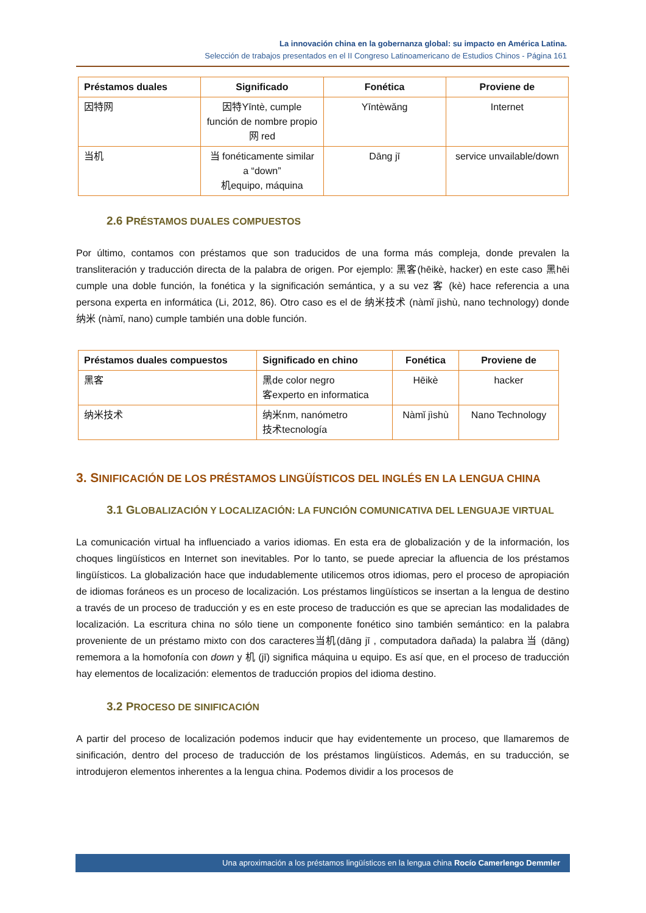La innovación china en la gobernanza global: su impacto en América Latina.
Selección de trabajos presentados en el II Congreso Latinoamericano de Estudios Chinos - Página 161
| Préstamos duales | Significado | Fonética | Proviene de |
| --- | --- | --- | --- |
| 因特网 | 因特Yīntè, cumple función de nombre propio 网 red | Yīntèwǎng | Internet |
| 当机 | 当 fonéticamente similar a “down” 机equipo, máquina | Dāng jī | service unvailable/down |
2.6 PRÉSTAMOS DUALES COMPUESTOS
Por último, contamos con préstamos que son traducidos de una forma más compleja, donde prevalen la transliteración y traducción directa de la palabra de origen. Por ejemplo: 黑客(hēikè, hacker) en este caso 黑hēi cumple una doble función, la fonética y la significación semántica, y a su vez 客 (kè) hace referencia a una persona experta en informática (Li, 2012, 86). Otro caso es el de 纳米技术 (nàmǐ jìshù, nano technology) donde 纳米 (nàmǐ, nano) cumple también una doble función.
| Préstamos duales compuestos | Significado en chino | Fonética | Proviene de |
| --- | --- | --- | --- |
| 黑客 | 黑de color negro 客experto en informatica | Hēikè | hacker |
| 纳米技术 | 纳米nm, nanómetro 技术tecnología | Nàmǐ jìshù | Nano Technology |
3. SINIFICACIÓN DE LOS PRÉSTAMOS LINGÜÍSTICOS DEL INGLÉS EN LA LENGUA CHINA
3.1 GLOBALIZACIÓN Y LOCALIZACIÓN: LA FUNCIÓN COMUNICATIVA DEL LENGUAJE VIRTUAL
La comunicación virtual ha influenciado a varios idiomas. En esta era de globalización y de la información, los choques lingüísticos en Internet son inevitables. Por lo tanto, se puede apreciar la afluencia de los préstamos lingüísticos. La globalización hace que indudablemente utilicemos otros idiomas, pero el proceso de apropiación de idiomas foráneos es un proceso de localización. Los préstamos lingüísticos se insertan a la lengua de destino a través de un proceso de traducción y es en este proceso de traducción es que se aprecian las modalidades de localización. La escritura china no sólo tiene un componente fonético sino también semántico: en la palabra proveniente de un préstamo mixto con dos caracteres当机(dāng jī , computadora dañada) la palabra 当 (dāng) rememora a la homofonía con down y 机 (jī) significa máquina u equipo. Es así que, en el proceso de traducción hay elementos de localización: elementos de traducción propios del idioma destino.
3.2 PROCESO DE SINIFICACIÓN
A partir del proceso de localización podemos inducir que hay evidentemente un proceso, que llamaremos de sinificación, dentro del proceso de traducción de los préstamos lingüísticos. Además, en su traducción, se introdujeron elementos inherentes a la lengua china. Podemos dividir a los procesos de
Una aproximación a los préstamos lingüísticos en la lengua china Rocío Camerlengo Demmler